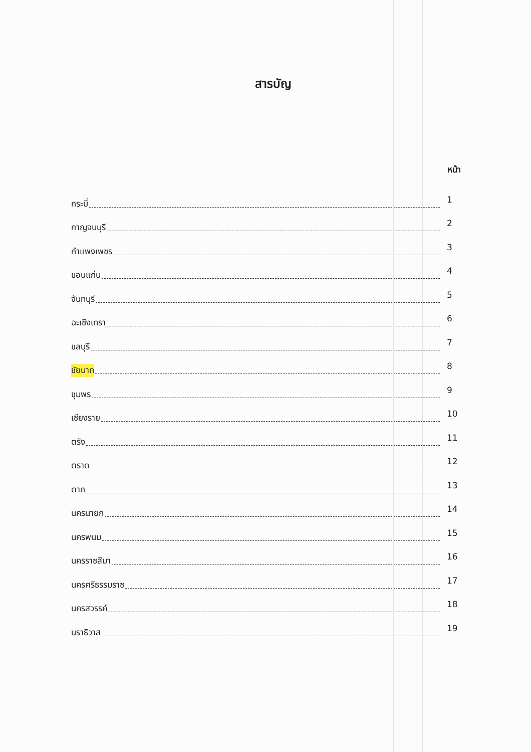สารบัญ
หน้า
กระบี่ 1
กาญจนบุรี 2
กำแพงเพชร 3
ขอนแก่น 4
จันทบุรี 5
ฉะเชิงเทรา 6
ชลบุรี 7
ชัยนาท 8
ชุมพร 9
เชียงราย 10
ตรัง 11
ตราด 12
ตาก 13
นครนายก 14
นครพนม 15
นครราชสีมา 16
นครศรีธรรมราช 17
นครสวรรค์ 18
นราธิวาส 19